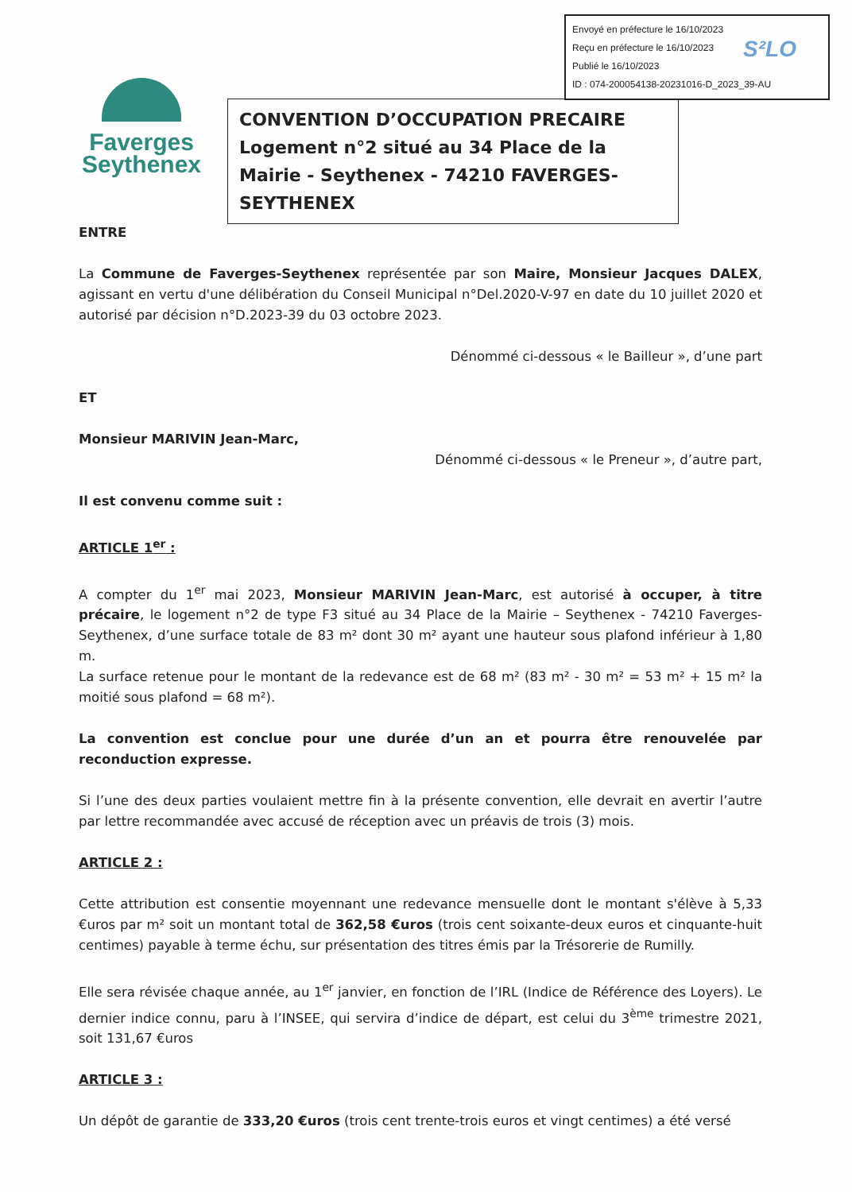Envoyé en préfecture le 16/10/2023
Reçu en préfecture le 16/10/2023
Publié le 16/10/2023
ID : 074-200054138-20231016-D_2023_39-AU
S²LO
Faverges
Seythenex
CONVENTION D’OCCUPATION PRECAIRE
Logement n°2 situé au 34 Place de la Mairie - Seythenex - 74210 FAVERGES-SEYTHENEX
ENTRE
La Commune de Faverges-Seythenex représentée par son Maire, Monsieur Jacques DALEX, agissant en vertu d'une délibération du Conseil Municipal n°Del.2020-V-97 en date du 10 juillet 2020 et autorisé par décision n°D.2023-39 du 03 octobre 2023.
Dénommé ci-dessous « le Bailleur », d’une part
ET
Monsieur MARIVIN Jean-Marc,
Dénommé ci-dessous « le Preneur », d’autre part,
Il est convenu comme suit :
ARTICLE 1<sup>er</sup> :
A compter du 1<sup>er</sup> mai 2023, Monsieur MARIVIN Jean-Marc, est autorisé à occuper, à titre précaire, le logement n°2 de type F3 situé au 34 Place de la Mairie – Seythenex - 74210 Faverges-Seythenex, d’une surface totale de 83 m² dont 30 m² ayant une hauteur sous plafond inférieur à 1,80 m.
La surface retenue pour le montant de la redevance est de 68 m² (83 m² - 30 m² = 53 m² + 15 m² la moitié sous plafond = 68 m²).
La convention est conclue pour une durée d’un an et pourra être renouvelée par reconduction expresse.
Si l’une des deux parties voulaient mettre fin à la présente convention, elle devrait en avertir l’autre par lettre recommandée avec accusé de réception avec un préavis de trois (3) mois.
ARTICLE 2 :
Cette attribution est consentie moyennant une redevance mensuelle dont le montant s'élève à 5,33 €uros par m² soit un montant total de 362,58 €uros (trois cent soixante-deux euros et cinquante-huit centimes) payable à terme échu, sur présentation des titres émis par la Trésorerie de Rumilly.
Elle sera révisée chaque année, au 1<sup>er</sup> janvier, en fonction de l’IRL (Indice de Référence des Loyers). Le dernier indice connu, paru à l’INSEE, qui servira d’indice de départ, est celui du 3<sup>ème</sup> trimestre 2021, soit 131,67 €uros
ARTICLE 3 :
Un dépôt de garantie de 333,20 €uros (trois cent trente-trois euros et vingt centimes) a été versé